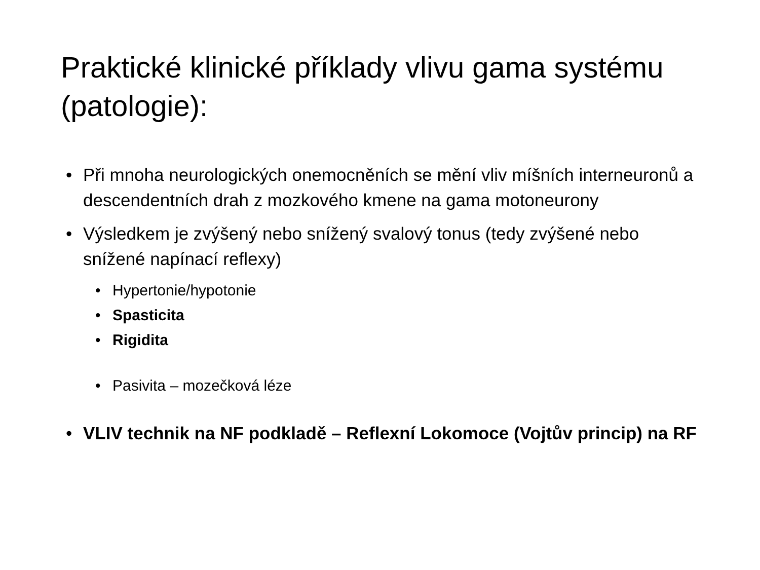Praktické klinické příklady vlivu gama systému (patologie):
• Při mnoha neurologických onemocněních se mění vliv míšních interneuronů a descendentních drah z mozkového kmene na gama motoneurony
• Výsledkem je zvýšený nebo snížený svalový tonus (tedy zvýšené nebo snížené napínací reflexy)
• Hypertonie/hypotonie
• Spasticita
• Rigidita
• Pasivita – mozečková léze
• VLIV technik na NF podkladě – Reflexní Lokomoce (Vojtův princip) na RF